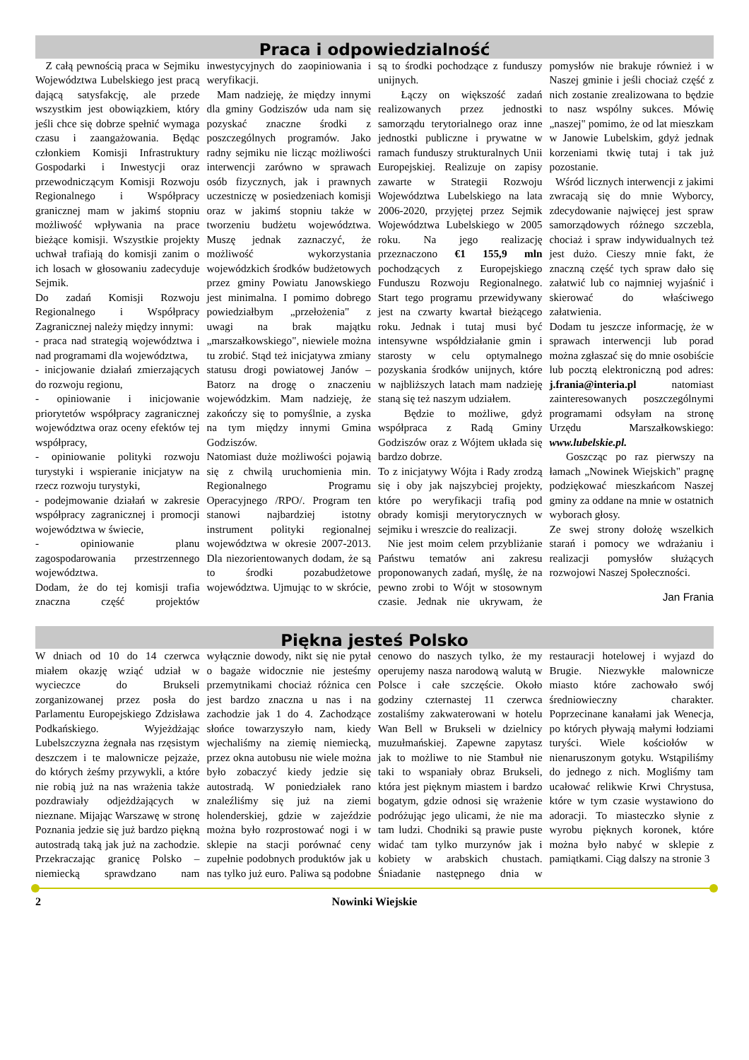Praca i odpowiedzialność
Z całą pewnością praca w Sejmiku Województwa Lubelskiego jest pracą dającą satysfakcję, ale przede wszystkim jest obowiązkiem, który jeśli chce się dobrze spełnić wymaga czasu i zaangażowania. Będąc członkiem Komisji Infrastruktury Gospodarki i Inwestycji oraz przewodniczącym Komisji Rozwoju Regionalnego i Współpracy granicznej mam w jakimś stopniu możliwość wpływania na prace bieżące komisji. Wszystkie projekty uchwał trafiają do komisji zanim o ich losach w głosowaniu zadecyduje Sejmik.
Do zadań Komisji Rozwoju Regionalnego i Współpracy Zagranicznej należy między innymi:
- praca nad strategią województwa i nad programami dla województwa,
- inicjowanie działań zmierzających do rozwoju regionu,
- opiniowanie i inicjowanie priorytetów współpracy zagranicznej województwa oraz oceny efektów tej współpracy,
- opiniowanie polityki rozwoju turystyki i wspieranie inicjatyw na rzecz rozwoju turystyki,
- podejmowanie działań w zakresie współpracy zagranicznej i promocji województwa w świecie,
- opiniowanie planu zagospodarowania przestrzennego województwa.
Dodam, że do tej komisji trafia znaczna część projektów inwestycyjnych do zaopiniowania i weryfikacji.
Mam nadzieję, że między innymi dla gminy Godziszów uda nam się pozyskać znaczne środki z poszczególnych programów. Jako radny sejmiku nie licząc możliwości interwencji zarówno w sprawach osób fizycznych, jak i prawnych uczestniczę w posiedzeniach komisji oraz w jakimś stopniu także w tworzeniu budżetu województwa. Muszę jednak zaznaczyć, że możliwość wykorzystania wojewódzkich środków budżetowych przez gminy Powiatu Janowskiego jest minimalna. I pomimo dobrego powiedziałbym „przełożenia" z uwagi na brak majątku „marszałkowskiego", niewiele można tu zrobić. Stąd też inicjatywa zmiany statusu drogi powiatowej Janów – Batorz na drogę o znaczeniu wojewódzkim. Mam nadzieję, że zakończy się to pomyślnie, a zyska na tym między innymi Gmina Godziszów.
Natomiast duże możliwości pojawią się z chwilą uruchomienia min. Regionalnego Programu Operacyjnego /RPO/. Program ten stanowi najbardziej istotny instrument polityki regionalnej województwa w okresie 2007-2013. Dla niezorientowanych dodam, że są to środki pozabudżetowe województwa. Ujmując to w skrócie, są to środki pochodzące z funduszy unijnych.
Łączy on większość zadań realizowanych przez jednostki samorządu terytorialnego oraz inne jednostki publiczne i prywatne w ramach funduszy strukturalnych Unii Europejskiej. Realizuje on zapisy zawarte w Strategii Rozwoju Województwa Lubelskiego na lata 2006-2020, przyjętej przez Sejmik Województwa Lubelskiego w 2005 roku. Na jego realizację przeznaczono €1 155,9 mln pochodzących z Europejskiego Funduszu Rozwoju Regionalnego. Start tego programu przewidywany jest na czwarty kwartał bieżącego roku. Jednak i tutaj musi być intensywne współdziałanie gmin i starosty w celu optymalnego pozyskania środków unijnych, które w najbliższych latach mam nadzieję staną się też naszym udziałem.
Będzie to możliwe, gdyż współpraca z Radą Gminy Godziszów oraz z Wójtem układa się bardzo dobrze.
To z inicjatywy Wójta i Rady zrodzą się i oby jak najszybciej projekty, które po weryfikacji trafią pod obrady komisji merytorycznych w sejmiku i wreszcie do realizacji.
Nie jest moim celem przybliżanie Państwu tematów ani zakresu proponowanych zadań, myślę, że na pewno zrobi to Wójt w stosownym czasie. Jednak nie ukrywam, że pomysłów nie brakuje również i w Naszej gminie i jeśli chociaż część z nich zostanie zrealizowana to będzie to nasz wspólny sukces. Mówię „naszej" pomimo, że od lat mieszkam w Janowie Lubelskim, gdyż jednak korzeniami tkwię tutaj i tak już pozostanie.
Wśród licznych interwencji z jakimi zwracają się do mnie Wyborcy, zdecydowanie najwięcej jest spraw samorządowych różnego szczebla, chociaż i spraw indywidualnych też jest dużo. Cieszy mnie fakt, że znaczną część tych spraw dało się załatwić lub co najmniej wyjaśnić i skierować do właściwego załatwienia.
Dodam tu jeszcze informację, że w sprawach interwencji lub porad można zgłaszać się do mnie osobiście lub pocztą elektroniczną pod adres: j.frania@interia.pl natomiast zainteresowanych poszczególnymi programami odsyłam na stronę Urzędu Marszałkowskiego: www.lubelskie.pl.
Goszcząc po raz pierwszy na łamach „Nowinek Wiejskich" pragnę podziękować mieszkańcom Naszej gminy za oddane na mnie w ostatnich wyborach głosy.
Ze swej strony dołożę wszelkich starań i pomocy we wdrażaniu i realizacji pomysłów służących rozwojowi Naszej Społeczności.
Jan Frania
Piękna jesteś Polsko
W dniach od 10 do 14 czerwca miałem okazję wziąć udział w wycieczce do Brukseli zorganizowanej przez posła do Parlamentu Europejskiego Zdzisława Podkańskiego. Wyjeżdżając Lubelszczyzna żegnała nas rzęsistym deszczem i te malownicze pejzaże, do których żeśmy przywykli, a które nie robią już na nas wrażenia także pozdrawiały odjeżdżających w nieznane. Mijając Warszawę w stronę Poznania jedzie się już bardzo piękną autostradą taką jak już na zachodzie. Przekraczając granicę Polsko – niemiecką sprawdzano nam wyłącznie dowody, nikt się nie pytał o bagaże widocznie nie jesteśmy przemytnikami chociaż różnica cen jest bardzo znaczna u nas i na zachodzie jak 1 do 4. Zachodzące słońce towarzyszyło nam, kiedy wjechaliśmy na ziemię niemiecką, przez okna autobusu nie wiele można było zobaczyć kiedy jedzie się autostradą. W poniedziałek rano znaleźliśmy się już na ziemi holenderskiej, gdzie w zajeździe można było rozprostować nogi i w sklepie na stacji porównać ceny zupełnie podobnych produktów jak u nas tylko już euro. Paliwa są podobne cenowo do naszych tylko, że my operujemy nasza narodową walutą w Polsce i całe szczęście. Około godziny czternastej 11 czerwca zostaliśmy zakwaterowani w hotelu Wan Bell w Brukseli w dzielnicy muzułmańskiej. Zapewne zapytasz jak to możliwe to nie Stambuł nie taki to wspaniały obraz Brukseli, która jest pięknym miastem i bardzo bogatym, gdzie odnosi się wrażenie podróżując jego ulicami, że nie ma tam ludzi. Chodniki są prawie puste widać tam tylko murzynów jak i kobiety w arabskich chustach. Śniadanie następnego dnia w restauracji hotelowej i wyjazd do Brugie. Niezwykłe malownicze miasto które zachowało swój średniowieczny charakter. Poprzecinane kanałami jak Wenecja, po których pływają małymi łodziami turyści. Wiele kościołów w nienaruszonym gotyku. Wstąpiliśmy do jednego z nich. Mogliśmy tam ucałować relikwie Krwi Chrystusa, które w tym czasie wystawiono do adoracji. To miasteczko słynie z wyrobu pięknych koronek, które można było nabyć w sklepie z pamiątkami. Ciąg dalszy na stronie 3
2 Nowinki Wiejskie